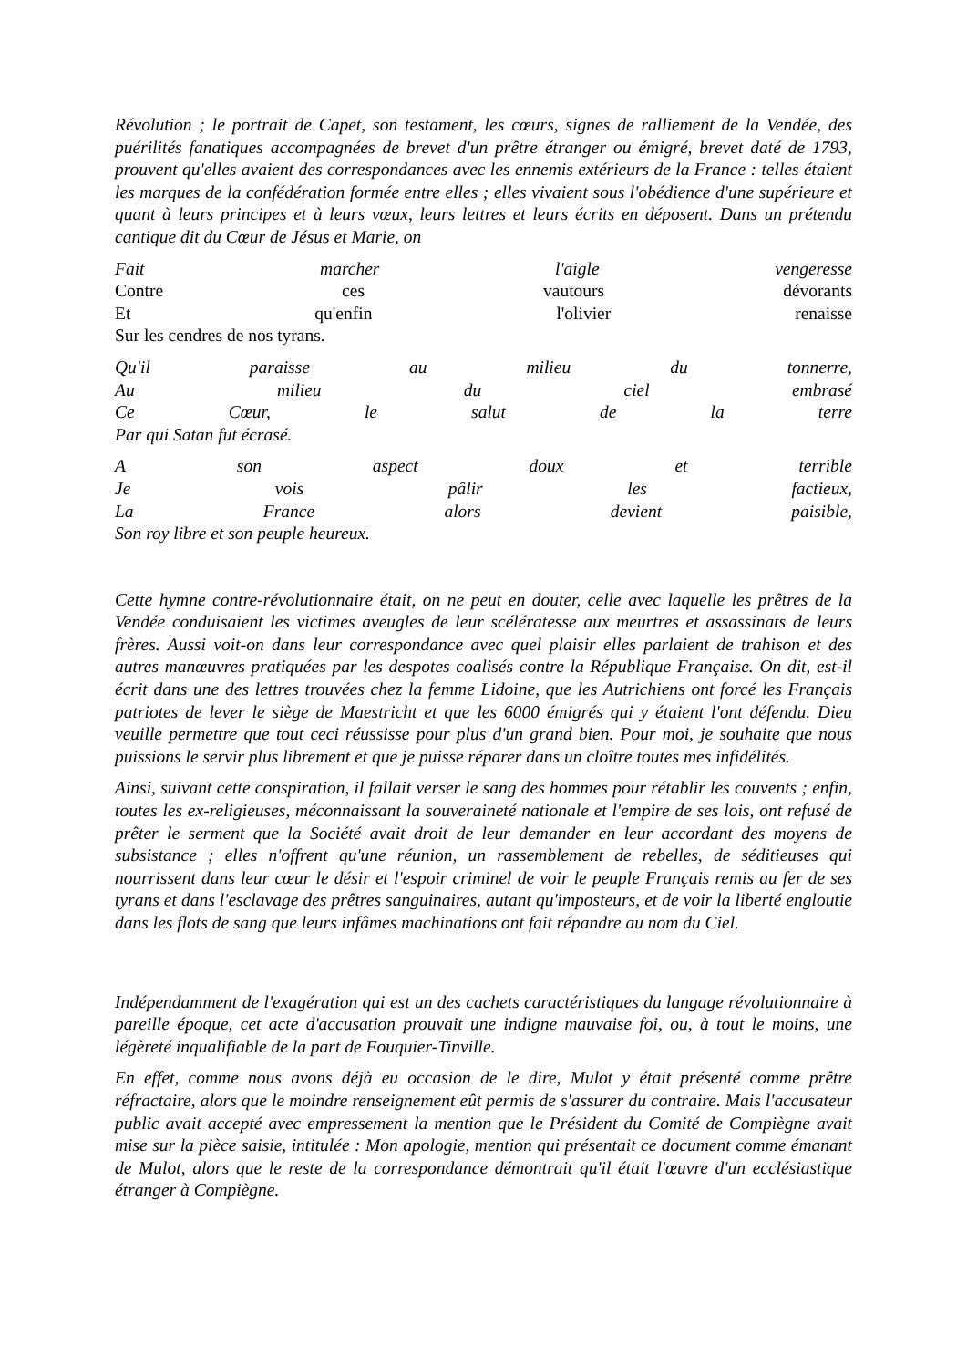Révolution ; le portrait de Capet, son testament, les cœurs, signes de ralliement de la Vendée, des puérilités fanatiques accompagnées de brevet d'un prêtre étranger ou émigré, brevet daté de 1793, prouvent qu'elles avaient des correspondances avec les ennemis extérieurs de la France : telles étaient les marques de la confédération formée entre elles ; elles vivaient sous l'obédience d'une supérieure et quant à leurs principes et à leurs vœux, leurs lettres et leurs écrits en déposent. Dans un prétendu cantique dit du Cœur de Jésus et Marie, on
Fait marcher l'aigle vengeresse
Contre ces vautours dévorants
Et qu'enfin l'olivier renaisse
Sur les cendres de nos tyrans.
Qu'il paraisse au milieu du tonnerre,
Au milieu du ciel embrasé
Ce Cœur, le salut de la terre
Par qui Satan fut écrasé.
A son aspect doux et terrible
Je vois pâlir les factieux,
La France alors devient paisible,
Son roy libre et son peuple heureux.
Cette hymne contre-révolutionnaire était, on ne peut en douter, celle avec laquelle les prêtres de la Vendée conduisaient les victimes aveugles de leur scélératesse aux meurtres et assassinats de leurs frères. Aussi voit-on dans leur correspondance avec quel plaisir elles parlaient de trahison et des autres manœuvres pratiquées par les despotes coalisés contre la République Française. On dit, est-il écrit dans une des lettres trouvées chez la femme Lidoine, que les Autrichiens ont forcé les Français patriotes de lever le siège de Maestricht et que les 6000 émigrés qui y étaient l'ont défendu. Dieu veuille permettre que tout ceci réussisse pour plus d'un grand bien. Pour moi, je souhaite que nous puissions le servir plus librement et que je puisse réparer dans un cloître toutes mes infidélités.
Ainsi, suivant cette conspiration, il fallait verser le sang des hommes pour rétablir les couvents ; enfin, toutes les ex-religieuses, méconnaissant la souveraineté nationale et l'empire de ses lois, ont refusé de prêter le serment que la Société avait droit de leur demander en leur accordant des moyens de subsistance ; elles n'offrent qu'une réunion, un rassemblement de rebelles, de séditieuses qui nourrissent dans leur cœur le désir et l'espoir criminel de voir le peuple Français remis au fer de ses tyrans et dans l'esclavage des prêtres sanguinaires, autant qu'imposteurs, et de voir la liberté engloutie dans les flots de sang que leurs infâmes machinations ont fait répandre au nom du Ciel.
Indépendamment de l'exagération qui est un des cachets caractéristiques du langage révolutionnaire à pareille époque, cet acte d'accusation prouvait une indigne mauvaise foi, ou, à tout le moins, une légèreté inqualifiable de la part de Fouquier-Tinville.
En effet, comme nous avons déjà eu occasion de le dire, Mulot y était présenté comme prêtre réfractaire, alors que le moindre renseignement eût permis de s'assurer du contraire. Mais l'accusateur public avait accepté avec empressement la mention que le Président du Comité de Compiègne avait mise sur la pièce saisie, intitulée : Mon apologie, mention qui présentait ce document comme émanant de Mulot, alors que le reste de la correspondance démontrait qu'il était l'œuvre d'un ecclésiastique étranger à Compiègne.